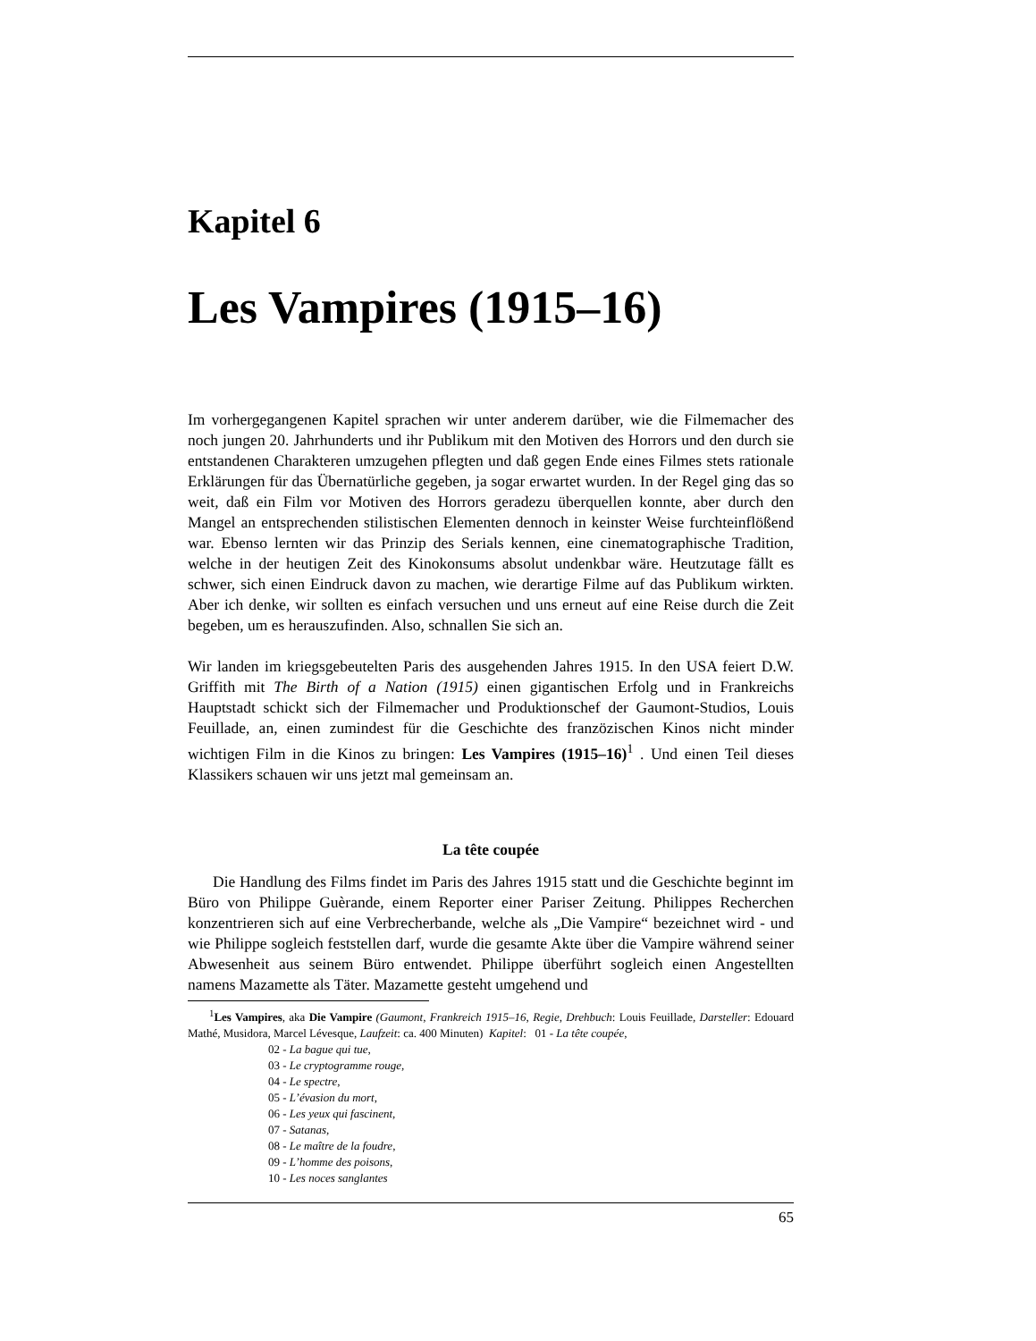Kapitel 6
Les Vampires (1915–16)
Im vorhergegangenen Kapitel sprachen wir unter anderem darüber, wie die Filmemacher des noch jungen 20. Jahrhunderts und ihr Publikum mit den Motiven des Horrors und den durch sie entstandenen Charakteren umzugehen pflegten und daß gegen Ende eines Filmes stets rationale Erklärungen für das Übernatürliche gegeben, ja sogar erwartet wurden. In der Regel ging das so weit, daß ein Film vor Motiven des Horrors geradezu überquellen konnte, aber durch den Mangel an entsprechenden stilistischen Elementen dennoch in keinster Weise furchteinflößend war. Ebenso lernten wir das Prinzip des Serials kennen, eine cinematographische Tradition, welche in der heutigen Zeit des Kinokonsums absolut undenkbar wäre. Heutzutage fällt es schwer, sich einen Eindruck davon zu machen, wie derartige Filme auf das Publikum wirkten. Aber ich denke, wir sollten es einfach versuchen und uns erneut auf eine Reise durch die Zeit begeben, um es herauszufinden. Also, schnallen Sie sich an.
Wir landen im kriegsgebeutelten Paris des ausgehenden Jahres 1915. In den USA feiert D.W. Griffith mit The Birth of a Nation (1915) einen gigantischen Erfolg und in Frankreichs Hauptstadt schickt sich der Filmemacher und Produktionschef der Gaumont-Studios, Louis Feuillade, an, einen zumindest für die Geschichte des franzözischen Kinos nicht minder wichtigen Film in die Kinos zu bringen: Les Vampires (1915–16)<sup>1</sup> . Und einen Teil dieses Klassikers schauen wir uns jetzt mal gemeinsam an.
La tête coupée
Die Handlung des Films findet im Paris des Jahres 1915 statt und die Geschichte beginnt im Büro von Philippe Guèrande, einem Reporter einer Pariser Zeitung. Philippes Recherchen konzentrieren sich auf eine Verbrecherbande, welche als „Die Vampire“ bezeichnet wird - und wie Philippe sogleich feststellen darf, wurde die gesamte Akte über die Vampire während seiner Abwesenheit aus seinem Büro entwendet. Philippe überführt sogleich einen Angestellten namens Mazamette als Täter. Mazamette gesteht umgehend und
<sup>1</sup> Les Vampires, aka Die Vampire (Gaumont, Frankreich 1915–16, Regie, Drehbuch: Louis Feuillade, Darsteller: Edouard Mathé, Musidora, Marcel Lévesque, Laufzeit: ca. 400 Minuten) Kapitel: 01 - La tête coupée,
02 - La bague qui tue,
03 - Le cryptogramme rouge,
04 - Le spectre,
05 - L’évasion du mort,
06 - Les yeux qui fascinent,
07 - Satanas,
08 - Le maître de la foudre,
09 - L’homme des poisons,
10 - Les noces sanglantes
65